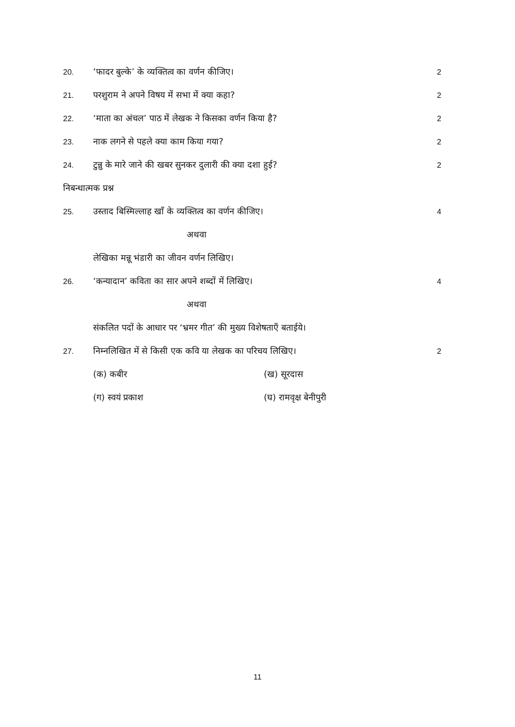20. ‘फादर बुल्के’ के व्यक्तित्व का वर्णन कीजिए। 2
21. परशुराम ने अपने विषय में सभा में क्या कहा? 2
22. ‘माता का अंचल’ पाठ में लेखक ने किसका वर्णन किया है? 2
23. नाक लगने से पहले क्या काम किया गया? 2
24. टुन्नु के मारे जाने की खबर सुनकर दुलारी की क्या दशा हुई? 2
निबन्धात्मक प्रश्न
25. उस्ताद बिस्मिल्लाह खाँ के व्यक्तित्व का वर्णन कीजिए। 4
अथवा
लेखिका मन्नू भंडारी का जीवन वर्णन लिखिए।
26. ‘कन्यादान’ कविता का सार अपने शब्दों में लिखिए। 4
अथवा
संकलित पदों के आधार पर ‘भ्रमर गीत’ की मुख्य विशेषताएँ बताईये।
27. निम्नलिखित में से किसी एक कवि या लेखक का परिचय लिखिए। 2
(क) कबीर (ख) सूरदास
(ग) स्वयं प्रकाश (घ) रामवृक्ष बेनीपुरी
11